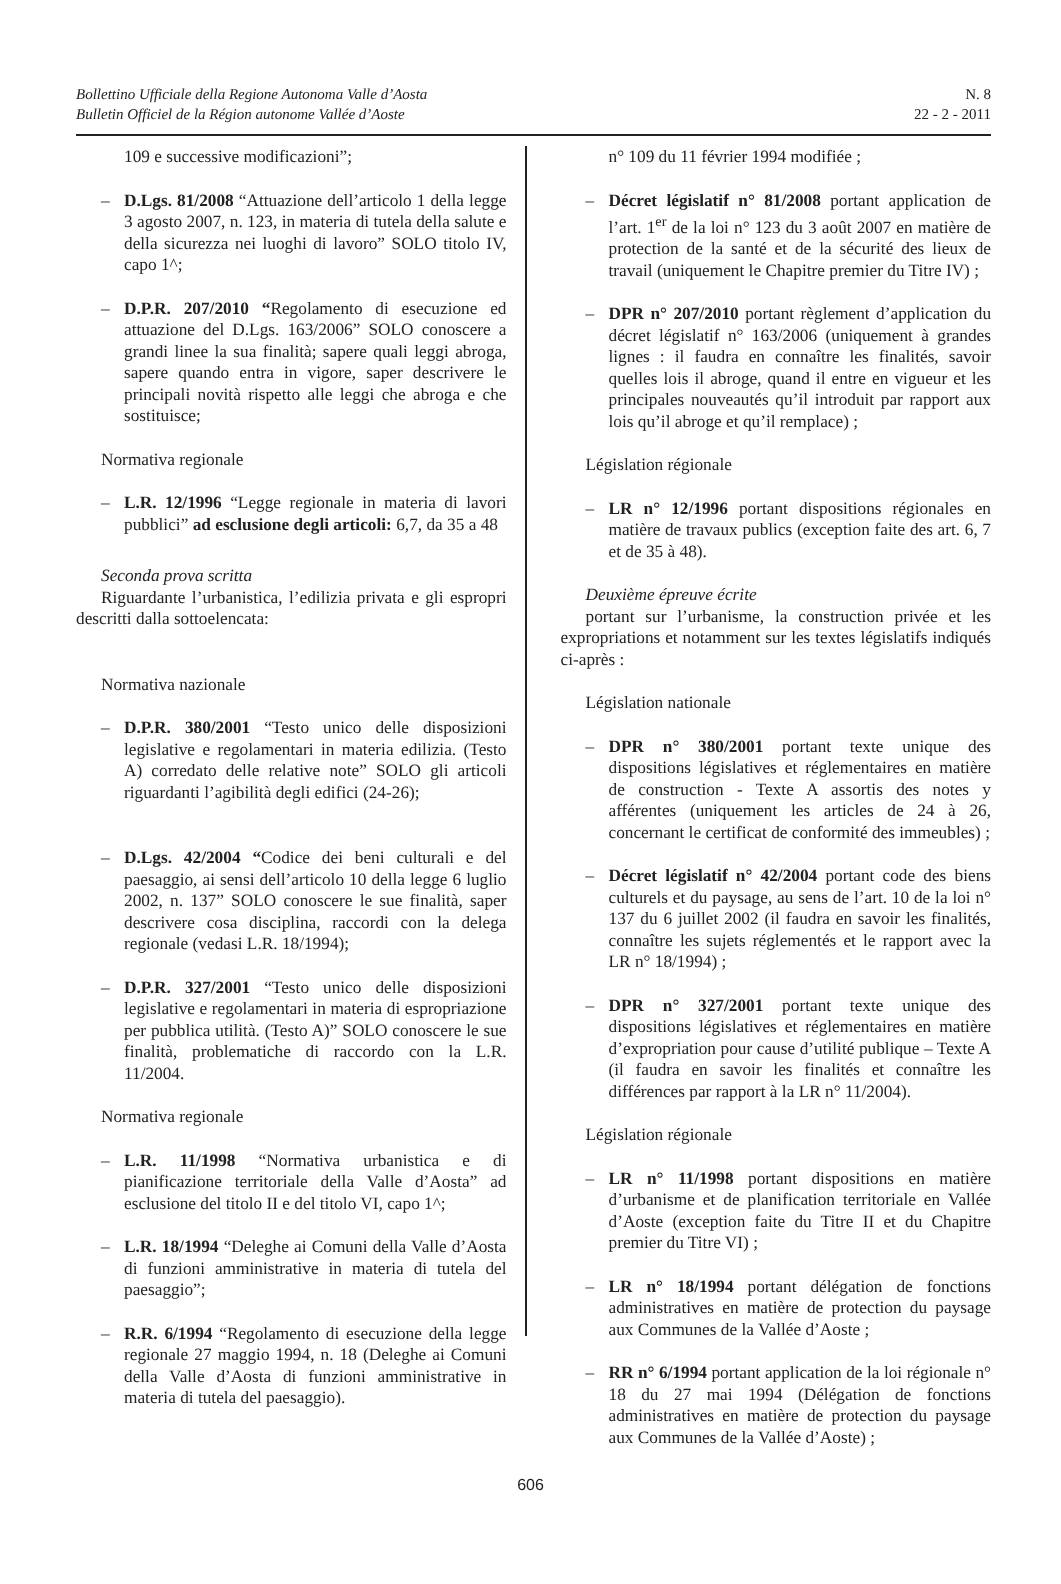Bollettino Ufficiale della Regione Autonoma Valle d’Aosta
Bulletin Officiel de la Région autonome Vallée d’Aoste
N. 8
22 - 2 - 2011
109 e successive modificazioni”;
– D.Lgs. 81/2008 “Attuazione dell’articolo 1 della legge 3 agosto 2007, n. 123, in materia di tutela della salute e della sicurezza nei luoghi di lavoro” SOLO titolo IV, capo 1^;
– D.P.R. 207/2010 “Regolamento di esecuzione ed attuazione del D.Lgs. 163/2006” SOLO conoscere a grandi linee la sua finalità; sapere quali leggi abroga, sapere quando entra in vigore, saper descrivere le principali novità rispetto alle leggi che abroga e che sostituisce;
Normativa regionale
– L.R. 12/1996 “Legge regionale in materia di lavori pubblici” ad esclusione degli articoli: 6,7, da 35 a 48
Seconda prova scritta
Riguardante l’urbanistica, l’edilizia privata e gli espropri descritti dalla sottoelencata:
Normativa nazionale
– D.P.R. 380/2001 “Testo unico delle disposizioni legislative e regolamentari in materia edilizia. (Testo A) corredato delle relative note” SOLO gli articoli riguardanti l’agibilità degli edifici (24-26);
– D.Lgs. 42/2004 “Codice dei beni culturali e del paesaggio, ai sensi dell’articolo 10 della legge 6 luglio 2002, n. 137” SOLO conoscere le sue finalità, saper descrivere cosa disciplina, raccordi con la delega regionale (vedasi L.R. 18/1994);
– D.P.R. 327/2001 “Testo unico delle disposizioni legislative e regolamentari in materia di espropriazione per pubblica utilità. (Testo A)” SOLO conoscere le sue finalità, problematiche di raccordo con la L.R. 11/2004.
Normativa regionale
– L.R. 11/1998 “Normativa urbanistica e di pianificazione territoriale della Valle d’Aosta” ad esclusione del titolo II e del titolo VI, capo 1^;
– L.R. 18/1994 “Deleghe ai Comuni della Valle d’Aosta di funzioni amministrative in materia di tutela del paesaggio”;
– R.R. 6/1994 “Regolamento di esecuzione della legge regionale 27 maggio 1994, n. 18 (Deleghe ai Comuni della Valle d’Aosta di funzioni amministrative in materia di tutela del paesaggio).
n° 109 du 11 février 1994 modifiée ;
– Décret législatif n° 81/2008 portant application de l’art. 1<sup>er</sup> de la loi n° 123 du 3 août 2007 en matière de protection de la santé et de la sécurité des lieux de travail (uniquement le Chapitre premier du Titre IV) ;
– DPR n° 207/2010 portant règlement d’application du décret législatif n° 163/2006 (uniquement à grandes lignes : il faudra en connaître les finalités, savoir quelles lois il abroge, quand il entre en vigueur et les principales nouveautés qu’il introduit par rapport aux lois qu’il abroge et qu’il remplace) ;
Législation régionale
– LR n° 12/1996 portant dispositions régionales en matière de travaux publics (exception faite des art. 6, 7 et de 35 à 48).
Deuxième épreuve écrite
portant sur l’urbanisme, la construction privée et les expropriations et notamment sur les textes législatifs indiqués ci-après :
Législation nationale
– DPR n° 380/2001 portant texte unique des dispositions législatives et réglementaires en matière de construction - Texte A assortis des notes y afférentes (uniquement les articles de 24 à 26, concernant le certificat de conformité des immeubles) ;
– Décret législatif n° 42/2004 portant code des biens culturels et du paysage, au sens de l’art. 10 de la loi n° 137 du 6 juillet 2002 (il faudra en savoir les finalités, connaître les sujets réglementés et le rapport avec la LR n° 18/1994) ;
– DPR n° 327/2001 portant texte unique des dispositions législatives et réglementaires en matière d’expropriation pour cause d’utilité publique – Texte A (il faudra en savoir les finalités et connaître les différences par rapport à la LR n° 11/2004).
Législation régionale
– LR n° 11/1998 portant dispositions en matière d’urbanisme et de planification territoriale en Vallée d’Aoste (exception faite du Titre II et du Chapitre premier du Titre VI) ;
– LR n° 18/1994 portant délégation de fonctions administratives en matière de protection du paysage aux Communes de la Vallée d’Aoste ;
– RR n° 6/1994 portant application de la loi régionale n° 18 du 27 mai 1994 (Délégation de fonctions administratives en matière de protection du paysage aux Communes de la Vallée d’Aoste) ;
606